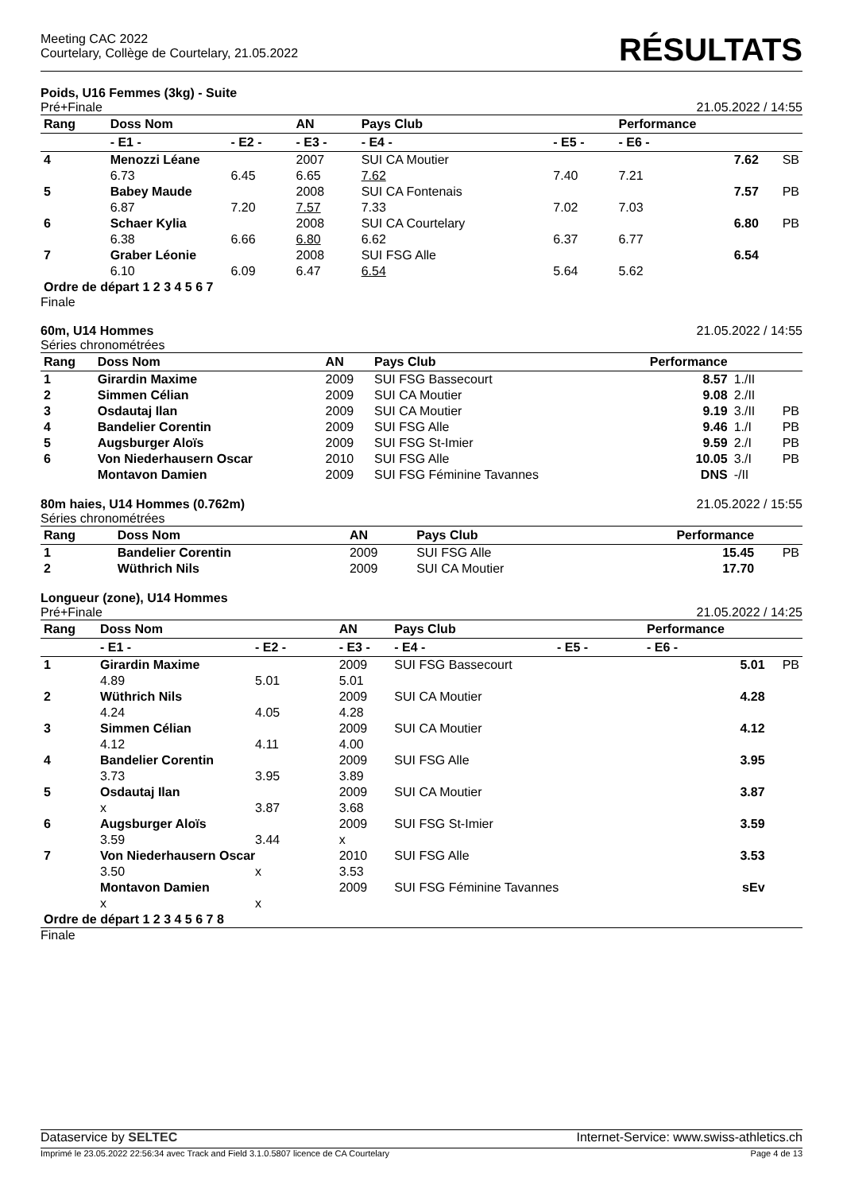Meeting CAC 2022
Courtelary, Collège de Courtelary, 21.05.2022
RÉSULTATS
Poids, U16 Femmes (3kg) - Suite
Pré+Finale
21.05.2022 / 14:55
| Rang | Doss Nom | | AN | Pays Club | | Performance | |
| --- | --- | --- | --- | --- | --- | --- | --- |
| | - E1 - | - E2 - | - E3 - | - E4 - | - E5 - | - E6 - | |
| 4 | Menozzi Léane | | 2007 | SUI CA Moutier | | 7.62 | SB |
| | 6.73 | 6.45 | 6.65 | 7.62 | 7.40 | 7.21 | |
| 5 | Babey Maude | | 2008 | SUI CA Fontenais | | 7.57 | PB |
| | 6.87 | 7.20 | 7.57 | 7.33 | 7.02 | 7.03 | |
| 6 | Schaer Kylia | | 2008 | SUI CA Courtelary | | 6.80 | PB |
| | 6.38 | 6.66 | 6.80 | 6.62 | 6.37 | 6.77 | |
| 7 | Graber Léonie | | 2008 | SUI FSG Alle | | 6.54 | |
| | 6.10 | 6.09 | 6.47 | 6.54 | 5.64 | 5.62 | |
| Ordre de départ 1 2 3 4 5 6 7 | | | | | | | |
Finale
60m, U14 Hommes
Séries chronométrées
21.05.2022 / 14:55
| Rang | Doss Nom | AN | Pays Club | Performance | | |
| --- | --- | --- | --- | --- | --- | --- |
| 1 | Girardin Maxime | 2009 | SUI FSG Bassecourt | 8.57 | 1./II | |
| 2 | Simmen Célian | 2009 | SUI CA Moutier | 9.08 | 2./II | |
| 3 | Osdautaj Ilan | 2009 | SUI CA Moutier | 9.19 | 3./II | PB |
| 4 | Bandelier Corentin | 2009 | SUI FSG Alle | 9.46 | 1./I | PB |
| 5 | Augsburger Aloïs | 2009 | SUI FSG St-Imier | 9.59 | 2./I | PB |
| 6 | Von Niederhausern Oscar | 2010 | SUI FSG Alle | 10.05 | 3./I | PB |
| | Montavon Damien | 2009 | SUI FSG Féminine Tavannes | DNS | -/II | |
80m haies, U14 Hommes (0.762m)
Séries chronométrées
21.05.2022 / 15:55
| Rang | Doss Nom | AN | Pays Club | Performance | |
| --- | --- | --- | --- | --- | --- |
| 1 | Bandelier Corentin | 2009 | SUI FSG Alle | 15.45 | PB |
| 2 | Wüthrich Nils | 2009 | SUI CA Moutier | 17.70 | |
Longueur (zone), U14 Hommes
Pré+Finale
21.05.2022 / 14:25
| Rang | Doss Nom | | AN | Pays Club | | Performance | |
| --- | --- | --- | --- | --- | --- | --- | --- |
| | - E1 - | - E2 - | - E3 - | - E4 - | - E5 - | - E6 - | |
| 1 | Girardin Maxime | | 2009 | SUI FSG Bassecourt | | 5.01 | PB |
| | 4.89 | 5.01 | 5.01 | | | | |
| 2 | Wüthrich Nils | | 2009 | SUI CA Moutier | | 4.28 | |
| | 4.24 | 4.05 | 4.28 | | | | |
| 3 | Simmen Célian | | 2009 | SUI CA Moutier | | 4.12 | |
| | 4.12 | 4.11 | 4.00 | | | | |
| 4 | Bandelier Corentin | | 2009 | SUI FSG Alle | | 3.95 | |
| | 3.73 | 3.95 | 3.89 | | | | |
| 5 | Osdautaj Ilan | | 2009 | SUI CA Moutier | | 3.87 | |
| | x | 3.87 | 3.68 | | | | |
| 6 | Augsburger Aloïs | | 2009 | SUI FSG St-Imier | | 3.59 | |
| | 3.59 | 3.44 | x | | | | |
| 7 | Von Niederhausern Oscar | | 2010 | SUI FSG Alle | | 3.53 | |
| | 3.50 | x | 3.53 | | | | |
| | Montavon Damien | | 2009 | SUI FSG Féminine Tavannes | | sEv | |
| | x | x | | | | | |
| Ordre de départ 1 2 3 4 5 6 7 8 | | | | | | | |
Finale
Dataservice by SELTEC Internet-Service: www.swiss-athletics.ch
Imprimé le 23.05.2022 22:56:34 avec Track and Field 3.1.0.5807 licence de CA Courtelary
Page 4 de 13